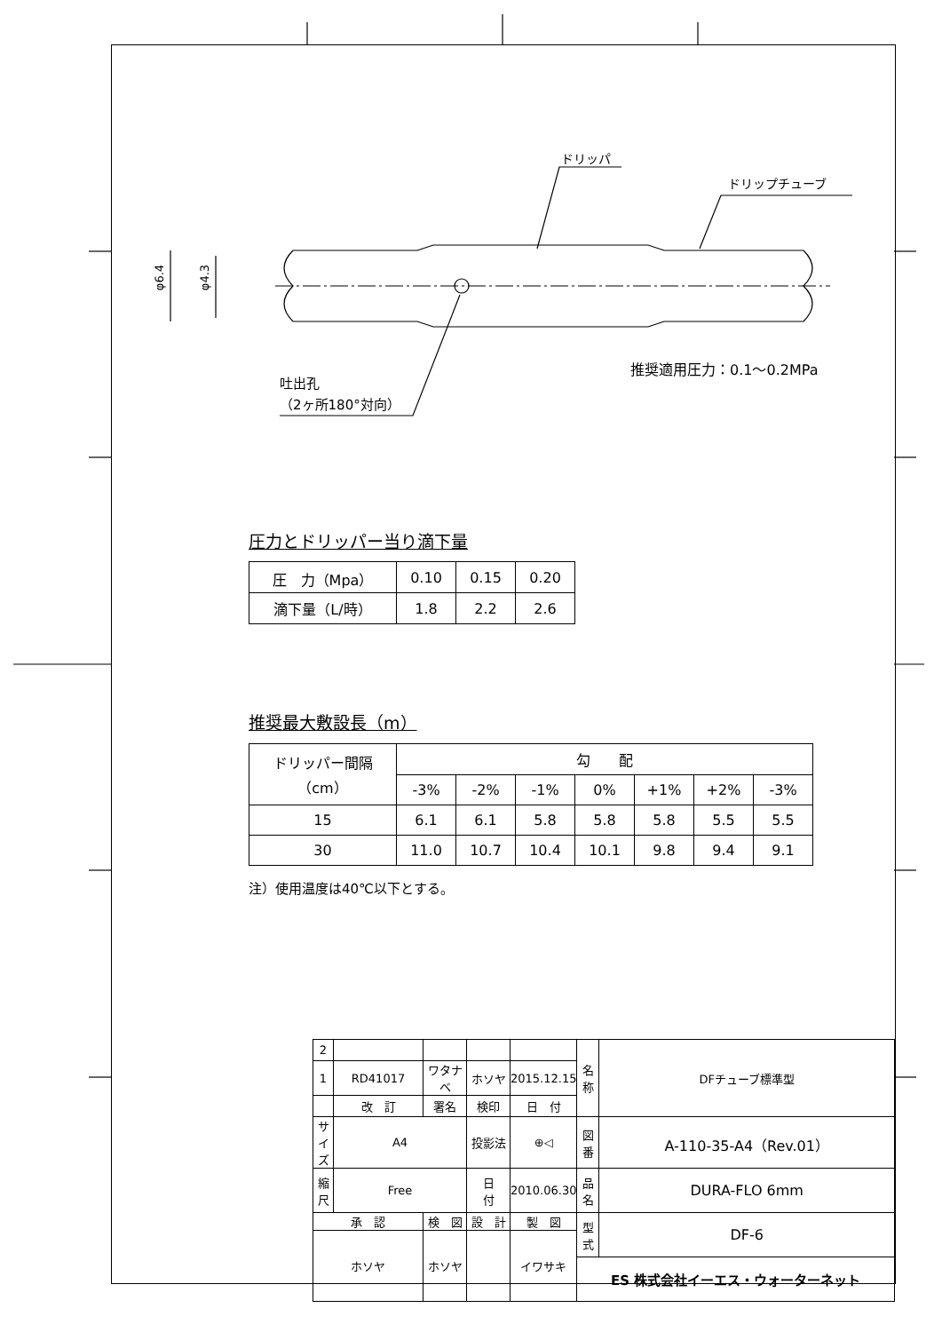ドリッパ
ドリップチューブ
φ6.4 φ4.3
推奨適用圧力：0.1～0.2MPa
吐出孔
（2ヶ所180°対向）
圧力とドリッパー当り滴下量
| 圧 力（Mpa） | 0.10 | 0.15 | 0.20 |
| 滴下量（L/時） | 1.8 | 2.2 | 2.6 |
推奨最大敷設長（m）
| ドリッパー間隔 （cm） | 勾 配 | | | | | | |
| | -3% | -2% | -1% | 0% | +1% | +2% | -3% |
| 15 | 6.1 | 6.1 | 5.8 | 5.8 | 5.8 | 5.5 | 5.5 |
| 30 | 11.0 | 10.7 | 10.4 | 10.1 | 9.8 | 9.4 | 9.1 |
注）使用温度は40℃以下とする。
| 2 | | | | | 名 称 | DFチューブ標準型 |
| 1 | RD41017 | ワタナベ | ホソヤ | 2015.12.15 | | |
| | 改 訂 | 署名 | 検印 | 日 付 | | |
| サイズ | A4 | | 投影法 | ⊕◁ | 図 番 | A-110-35-A4（Rev.01） |
| 縮 尺 | Free | | 日 付 | 2010.06.30 | 品 名 | DURA-FLO 6mm |
| 承 認 | | 検 図 | 設 計 | 製 図 | 型 式 | DF-6 |
| ホソヤ | | ホソヤ | | イワサキ | | |
| | | | | | ES 株式会社イーエス・ウォーターネット | |